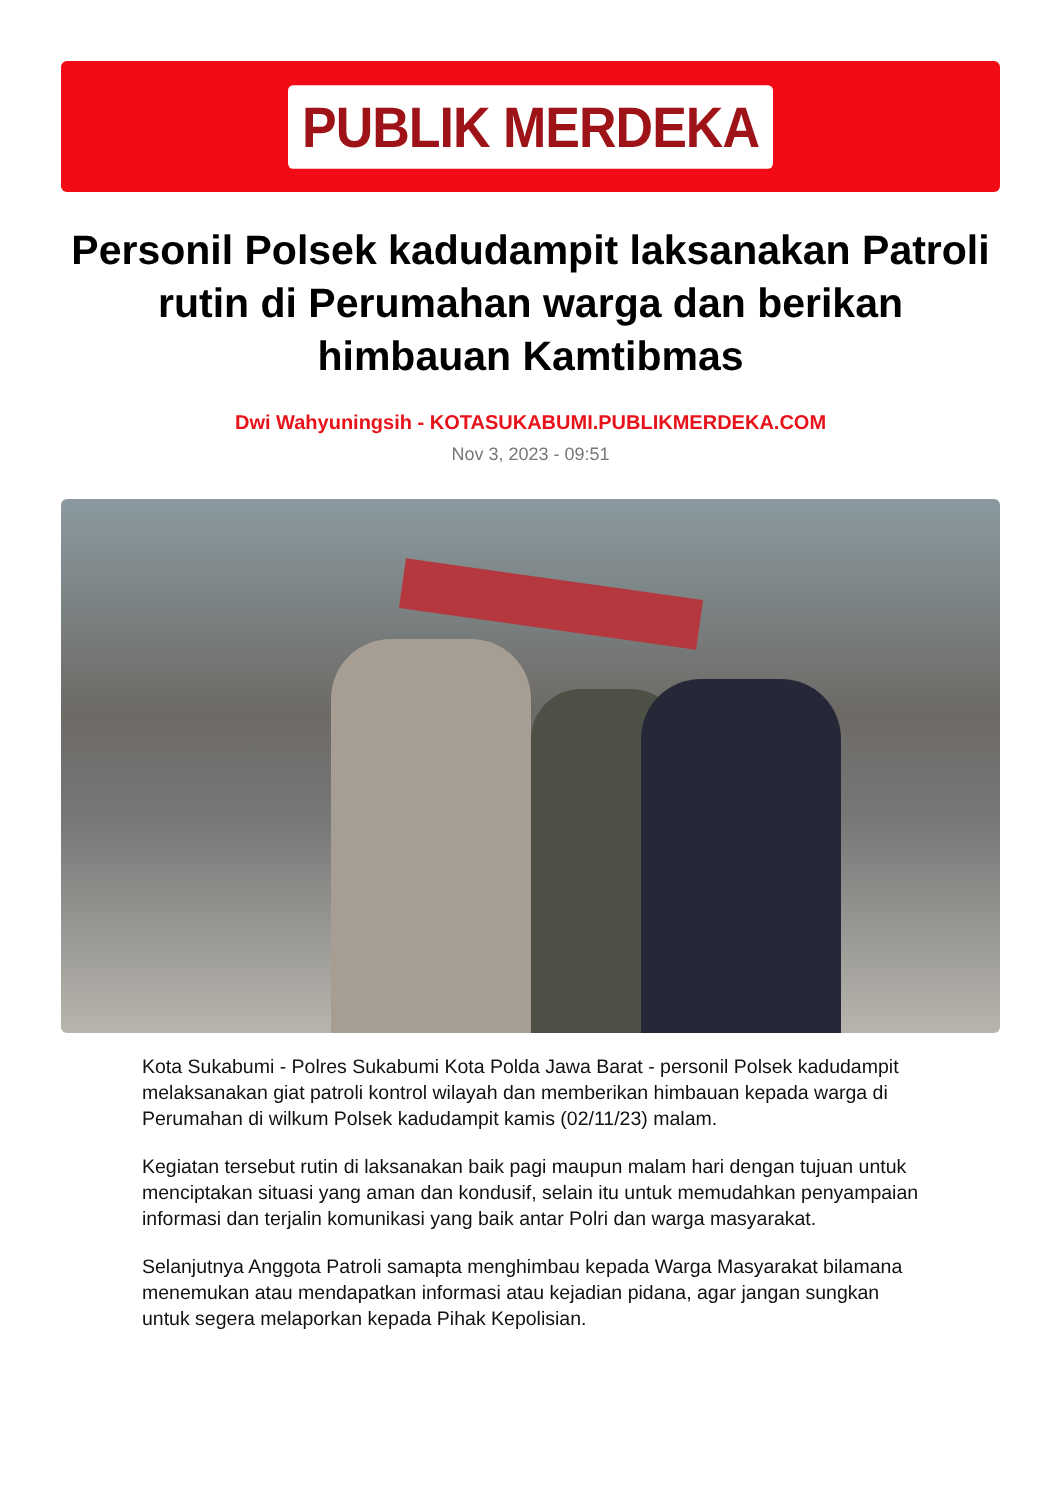PUBLIK MERDEKA
Personil Polsek kadudampit laksanakan Patroli rutin di Perumahan warga dan berikan himbauan Kamtibmas
Dwi Wahyuningsih - KOTASUKABUMI.PUBLIKMERDEKA.COM
Nov 3, 2023 - 09:51
Kota Sukabumi - Polres Sukabumi Kota Polda Jawa Barat - personil Polsek kadudampit melaksanakan giat patroli kontrol wilayah dan memberikan himbauan kepada warga di Perumahan di wilkum Polsek kadudampit kamis (02/11/23) malam.
Kegiatan tersebut rutin di laksanakan baik pagi maupun malam hari dengan tujuan untuk menciptakan situasi yang aman dan kondusif, selain itu untuk memudahkan penyampaian informasi dan terjalin komunikasi yang baik antar Polri dan warga masyarakat.
Selanjutnya Anggota Patroli samapta menghimbau kepada Warga Masyarakat bilamana menemukan atau mendapatkan informasi atau kejadian pidana, agar jangan sungkan untuk segera melaporkan kepada Pihak Kepolisian.